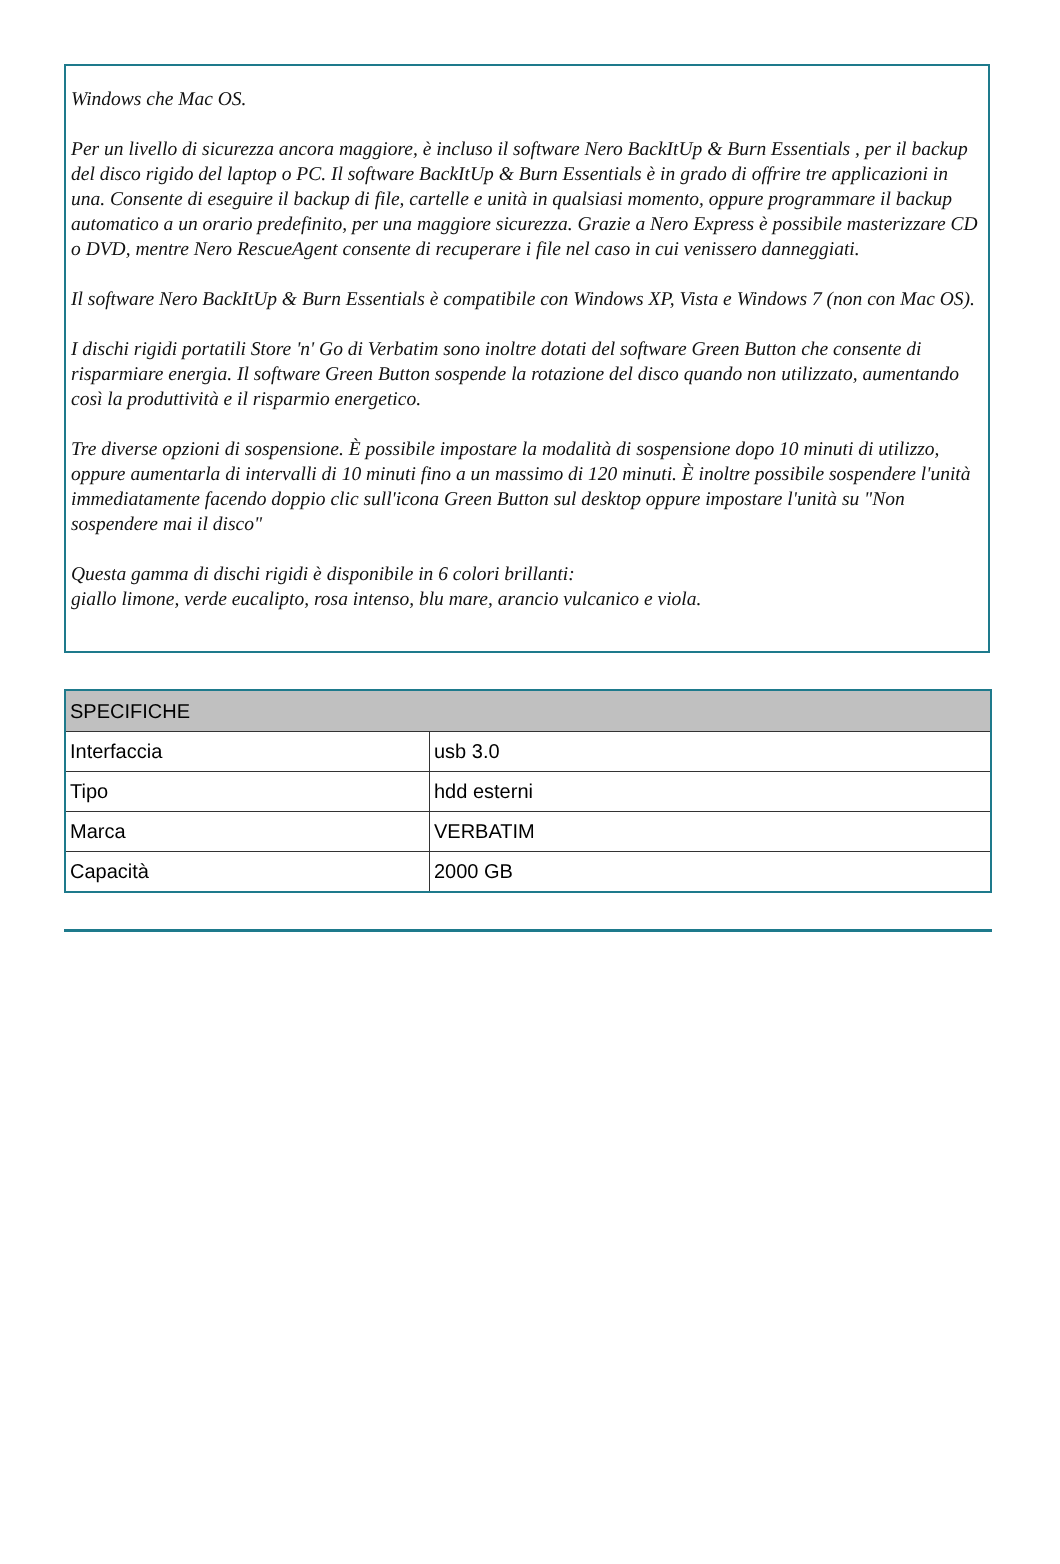Windows che Mac OS.
Per un livello di sicurezza ancora maggiore, è incluso il software Nero BackItUp & Burn Essentials , per il backup del disco rigido del laptop o PC. Il software BackItUp & Burn Essentials è in grado di offrire tre applicazioni in una. Consente di eseguire il backup di file, cartelle e unità in qualsiasi momento, oppure programmare il backup automatico a un orario predefinito, per una maggiore sicurezza. Grazie a Nero Express è possibile masterizzare CD o DVD, mentre Nero RescueAgent consente di recuperare i file nel caso in cui venissero danneggiati.
Il software Nero BackItUp & Burn Essentials è compatibile con Windows XP, Vista e Windows 7 (non con Mac OS).
I dischi rigidi portatili Store 'n' Go di Verbatim sono inoltre dotati del software Green Button che consente di risparmiare energia. Il software Green Button sospende la rotazione del disco quando non utilizzato, aumentando così la produttività e il risparmio energetico.
Tre diverse opzioni di sospensione. È possibile impostare la modalità di sospensione dopo 10 minuti di utilizzo, oppure aumentarla di intervalli di 10 minuti fino a un massimo di 120 minuti. È inoltre possibile sospendere l'unità immediatamente facendo doppio clic sull'icona Green Button sul desktop oppure impostare l'unità su "Non sospendere mai il disco"
Questa gamma di dischi rigidi è disponibile in 6 colori brillanti:
giallo limone, verde eucalipto, rosa intenso, blu mare, arancio vulcanico e viola.
| SPECIFICHE | |
| --- | --- |
| Interfaccia | usb 3.0 |
| Tipo | hdd esterni |
| Marca | VERBATIM |
| Capacità | 2000 GB |